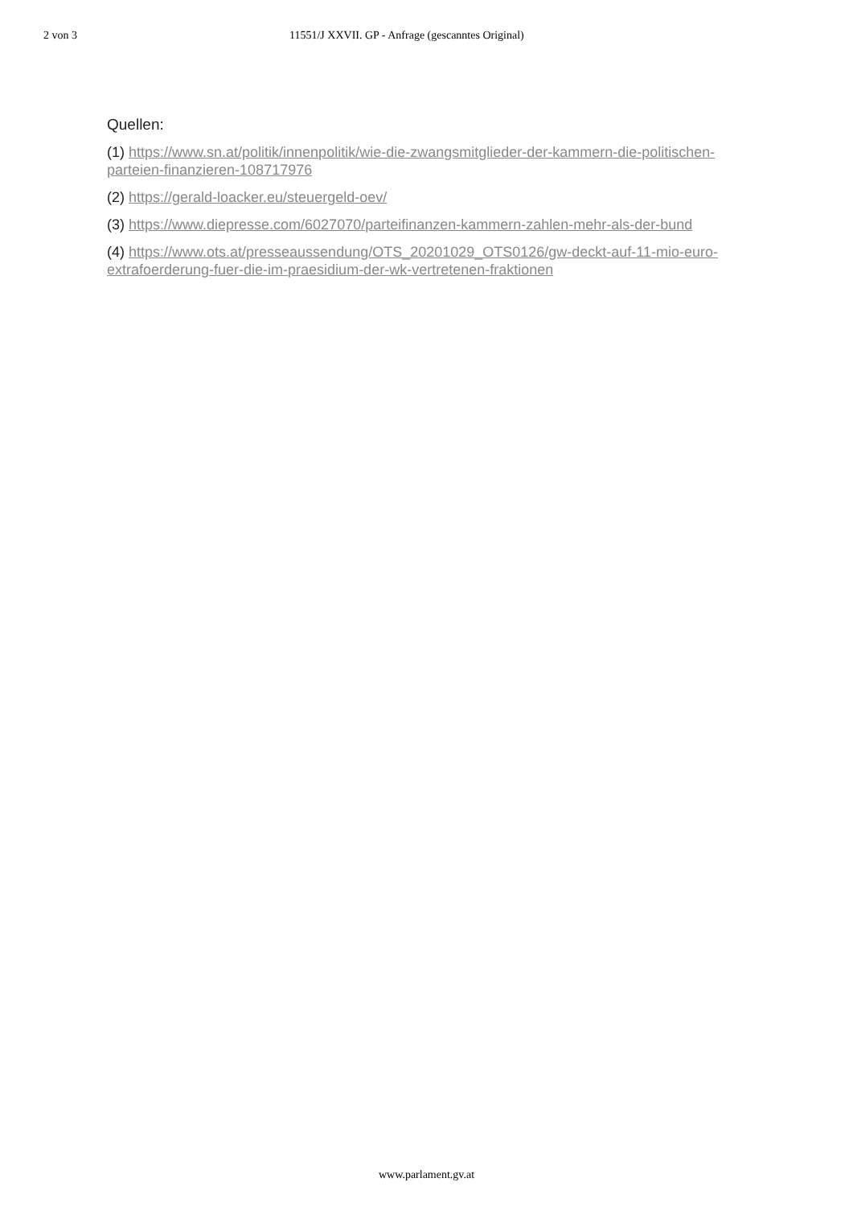2 von 3 11551/J XXVII. GP - Anfrage (gescanntes Original)
Quellen:
(1) https://www.sn.at/politik/innenpolitik/wie-die-zwangsmitglieder-der-kammern-die-politischen-parteien-finanzieren-108717976
(2) https://gerald-loacker.eu/steuergeld-oev/
(3) https://www.diepresse.com/6027070/parteifinanzen-kammern-zahlen-mehr-als-der-bund
(4) https://www.ots.at/presseaussendung/OTS_20201029_OTS0126/gw-deckt-auf-11-mio-euro-extrafoerderung-fuer-die-im-praesidium-der-wk-vertretenen-fraktionen
www.parlament.gv.at